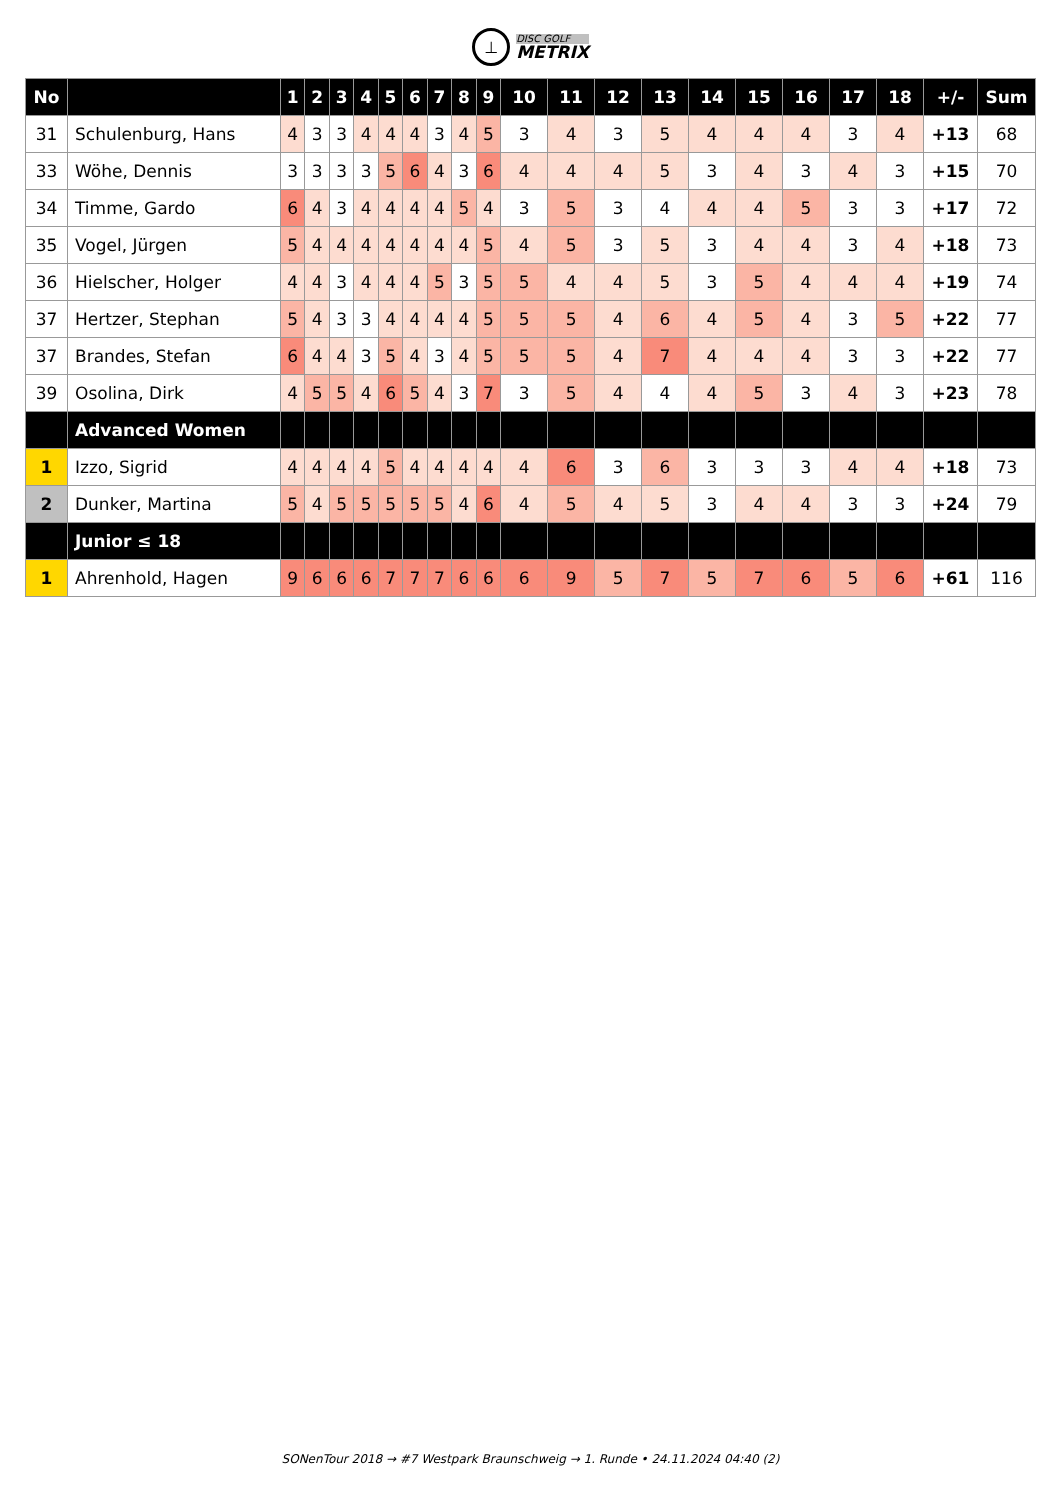⊥
DISC GOLF
METRIX
| No | | 1 | 2 | 3 | 4 | 5 | 6 | 7 | 8 | 9 | 10 | 11 | 12 | 13 | 14 | 15 | 16 | 17 | 18 | +/- | Sum |
| --- | --- | --- | --- | --- | --- | --- | --- | --- | --- | --- | --- | --- | --- | --- | --- | --- | --- | --- | --- | --- | --- |
| 31 | Schulenburg, Hans | 4 | 3 | 3 | 4 | 4 | 4 | 3 | 4 | 5 | 3 | 4 | 3 | 5 | 4 | 4 | 4 | 3 | 4 | +13 | 68 |
| 33 | Wöhe, Dennis | 3 | 3 | 3 | 3 | 5 | 6 | 4 | 3 | 6 | 4 | 4 | 4 | 5 | 3 | 4 | 3 | 4 | 3 | +15 | 70 |
| 34 | Timme, Gardo | 6 | 4 | 3 | 4 | 4 | 4 | 4 | 5 | 4 | 3 | 5 | 3 | 4 | 4 | 4 | 5 | 3 | 3 | +17 | 72 |
| 35 | Vogel, Jürgen | 5 | 4 | 4 | 4 | 4 | 4 | 4 | 4 | 5 | 4 | 5 | 3 | 5 | 3 | 4 | 4 | 3 | 4 | +18 | 73 |
| 36 | Hielscher, Holger | 4 | 4 | 3 | 4 | 4 | 4 | 5 | 3 | 5 | 5 | 4 | 4 | 5 | 3 | 5 | 4 | 4 | 4 | +19 | 74 |
| 37 | Hertzer, Stephan | 5 | 4 | 3 | 3 | 4 | 4 | 4 | 4 | 5 | 5 | 5 | 4 | 6 | 4 | 5 | 4 | 3 | 5 | +22 | 77 |
| 37 | Brandes, Stefan | 6 | 4 | 4 | 3 | 5 | 4 | 3 | 4 | 5 | 5 | 5 | 4 | 7 | 4 | 4 | 4 | 3 | 3 | +22 | 77 |
| 39 | Osolina, Dirk | 4 | 5 | 5 | 4 | 6 | 5 | 4 | 3 | 7 | 3 | 5 | 4 | 4 | 4 | 5 | 3 | 4 | 3 | +23 | 78 |
| | Advanced Women | | | | | | | | | | | | | | | | | | | | |
| 1 | Izzo, Sigrid | 4 | 4 | 4 | 4 | 5 | 4 | 4 | 4 | 4 | 4 | 6 | 3 | 6 | 3 | 3 | 3 | 4 | 4 | +18 | 73 |
| 2 | Dunker, Martina | 5 | 4 | 5 | 5 | 5 | 5 | 5 | 4 | 6 | 4 | 5 | 4 | 5 | 3 | 4 | 4 | 3 | 3 | +24 | 79 |
| | Junior ≤ 18 | | | | | | | | | | | | | | | | | | | | |
| 1 | Ahrenhold, Hagen | 9 | 6 | 6 | 6 | 7 | 7 | 7 | 6 | 6 | 6 | 9 | 5 | 7 | 5 | 7 | 6 | 5 | 6 | +61 | 116 |
SONenTour 2018 → #7 Westpark Braunschweig → 1. Runde • 24.11.2024 04:40 (2)